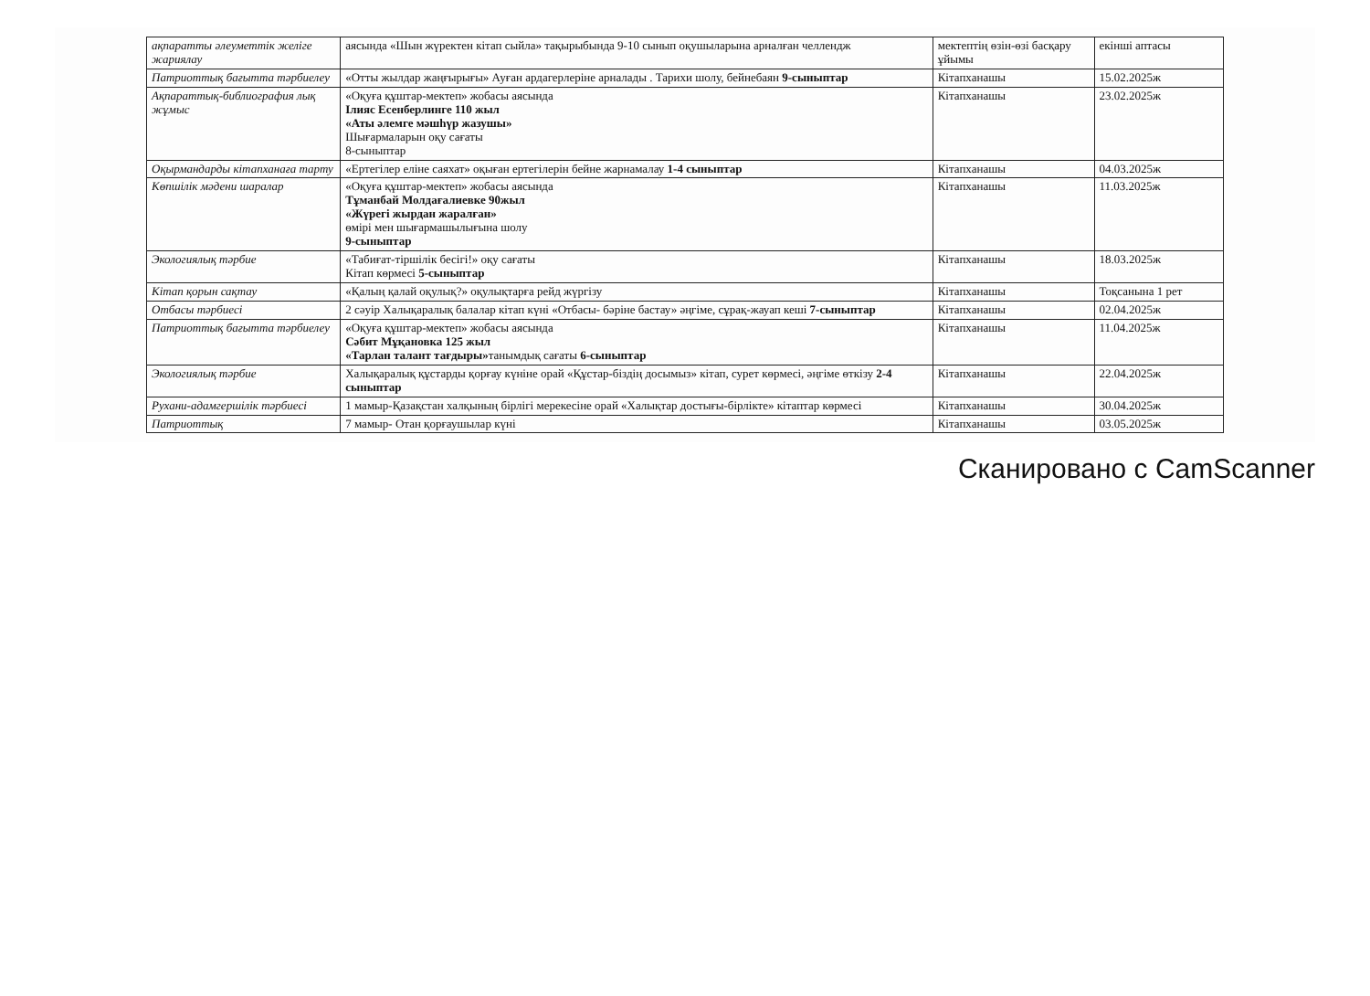| ақпаратты әлеуметтік желіге жариялау | аясында «Шын жүректен кітап сыйла» тақырыбында 9-10 сынып оқушыларына арналған челлендж | мектептің өзін-өзі басқару ұйымы | екінші аптасы |
| Патриоттық бағытта тәрбиелеу | «Отты жылдар жаңғырығы» Ауған ардагерлеріне арналады . Тарихи шолу, бейнебаян 9-сыныптар | Кітапханашы | 15.02.2025ж |
| Ақпараттық-библиография лық жұмыс | «Оқуға құштар-мектеп» жобасы аясында Ілияс Есенберлинге 110 жыл «Аты әлемге мәшһүр жазушы» Шығармаларын оқу сағаты 8-сыныптар | Кітапханашы | 23.02.2025ж |
| Оқырмандарды кітапханаға тарту | «Ертегілер еліне саяхат» оқыған ертегілерін бейне жарнамалау 1-4 сыныптар | Кітапханашы | 04.03.2025ж |
| Көпшілік мәдени шаралар | «Оқуға құштар-мектеп» жобасы аясында Тұманбай Молдағалиевке 90жыл «Жүрегі жырдан жаралған» өмірі мен шығармашылығына шолу 9-сыныптар | Кітапханашы | 11.03.2025ж |
| Экологиялық тәрбие | «Табиғат-тіршілік бесігі!» оқу сағаты Кітап көрмесі 5-сыныптар | Кітапханашы | 18.03.2025ж |
| Кітап қорын сақтау | «Қалың қалай оқулық?» оқулықтарға рейд жүргізу | Кітапханашы | Тоқсанына 1 рет |
| Отбасы тәрбиесі | 2 сәуір Халықаралық балалар кітап күні «Отбасы- бәріне бастау» әңгіме, сұрақ-жауап кеші 7-сыныптар | Кітапханашы | 02.04.2025ж |
| Патриоттық бағытта тәрбиелеу | «Оқуға құштар-мектеп» жобасы аясында Сәбит Мұқановка 125 жыл «Тарлан талант тағдыры» танымдық сағаты 6-сыныптар | Кітапханашы | 11.04.2025ж |
| Экологиялық тәрбие | Халықаралық құстарды қорғау күніне орай «Құстар-біздің досымыз» кітап, сурет көрмесі, әңгіме өткізу 2-4 сыныптар | Кітапханашы | 22.04.2025ж |
| Рухани-адамгершілік тәрбиесі | 1 мамыр-Қазақстан халқының бірлігі мерекесіне орай «Халықтар достығы-бірлікте» кітаптар көрмесі | Кітапханашы | 30.04.2025ж |
| Патриоттық | 7 мамыр- Отан қорғаушылар күні | Кітапханашы | 03.05.2025ж |
Сканировано с CamScanner